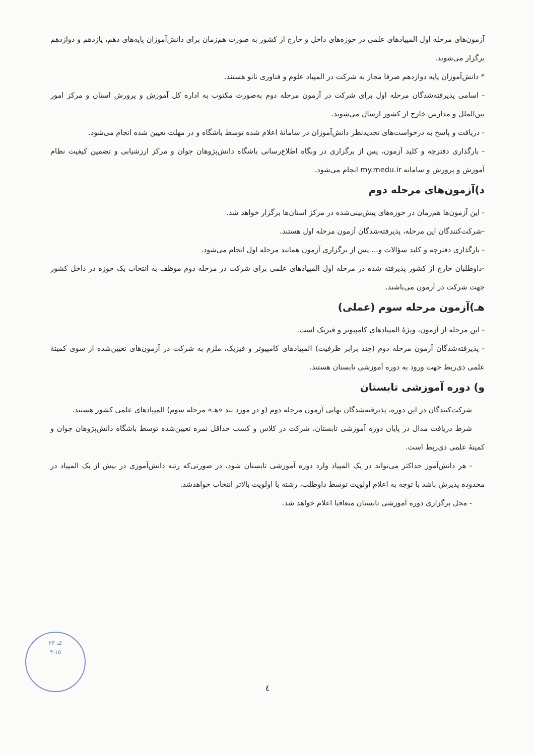آزمون‌های مرحله اول المپیادهای علمی در حوزه‌های داخل و خارج از کشور به صورت هم‌زمان برای دانش‌آموزان پایه‌های دهم، یازدهم و دوازدهم برگزار می‌شوند.
* دانش‌آموزان پایه دوازدهم صرفا مجاز به شرکت در المپیاد علوم و فناوری نانو هستند.
- اسامی پذیرفته‌شدگان مرحله اول برای شرکت در آزمون مرحله دوم به‌صورت مکتوب به اداره کل آموزش و پرورش استان و مرکز امور بین‌الملل و مدارس خارج از کشور ارسال می‌شوند.
- دریافت و پاسخ به درخواست‌های تجدیدنظر دانش‌آموزان در سامانهٔ اعلام شده توسط باشگاه و در مهلت تعیین شده انجام می‌شود.
- بارگذاری دفترچه و کلید آزمون، پس از برگزاری در وبگاه اطلاع‌رسانی باشگاه دانش‌پژوهان جوان و مرکز ارزشیابی و تضمین کیفیت نظام آموزش و پرورش و سامانه my.medu.ir انجام می‌شود.
د)آزمون‌های مرحله دوم
- این آزمون‌ها هم‌زمان در حوزه‌های پیش‌بینی‌شده در مرکز استان‌ها برگزار خواهد شد.
-شرکت‌کنندگان این مرحله، پذیرفته‌شدگان آزمون مرحله اول هستند.
- بارگذاری دفترچه و کلید سؤالات و... پس از برگزاری آزمون همانند مرحله اول انجام می‌شود.
-داوطلبان خارج از کشور پذیرفته شده در مرحله اول المپیادهای علمی برای شرکت در مرحله دوم موظف به انتخاب یک حوزه در داخل کشور جهت شرکت در آزمون می‌باشند.
هـ)آزمون مرحله سوم (عملی)
- این مرحله از آزمون، ویژهٔ المپیادهای کامپیوتر و فیزیک است.
- پذیرفته‌شدگان آزمون مرحله دوم (چند برابر ظرفیت) المپیادهای کامپیوتر و فیزیک، ملزم به شرکت در آزمون‌های تعیین‌شده از سوی کمیتهٔ علمی ذی‌ربط جهت ورود به دوره آموزشی تابستان هستند.
و) دوره آموزشی تابستان
شرکت‌کنندگان در این دوره، پذیرفته‌شدگان نهایی آزمون مرحله دوم (و در مورد بند «هـ» مرحله سوم) المپیادهای علمی کشور هستند.
شرط دریافت مدال در پایان دوره آموزشی تابستان، شرکت در کلاس و کسب حداقل نمره تعیین‌شده توسط باشگاه دانش‌پژوهان جوان و کمیتهٔ علمی ذی‌ربط است.
- هر دانش‌آموز حداکثر می‌تواند در یک المپیاد وارد دوره آموزشی تابستان شود، در صورتی‌که رتبه دانش‌آموزی در بیش از یک المپیاد در محدوده پذیرش باشد با توجه به اعلام اولویت توسط داوطلب، رشته با اولویت بالاتر انتخاب خواهدشد.
- محل برگزاری دوره آموزشی تابستان متعاقبا اعلام خواهد شد.
٤
کد ۲۳
۴-۱۵